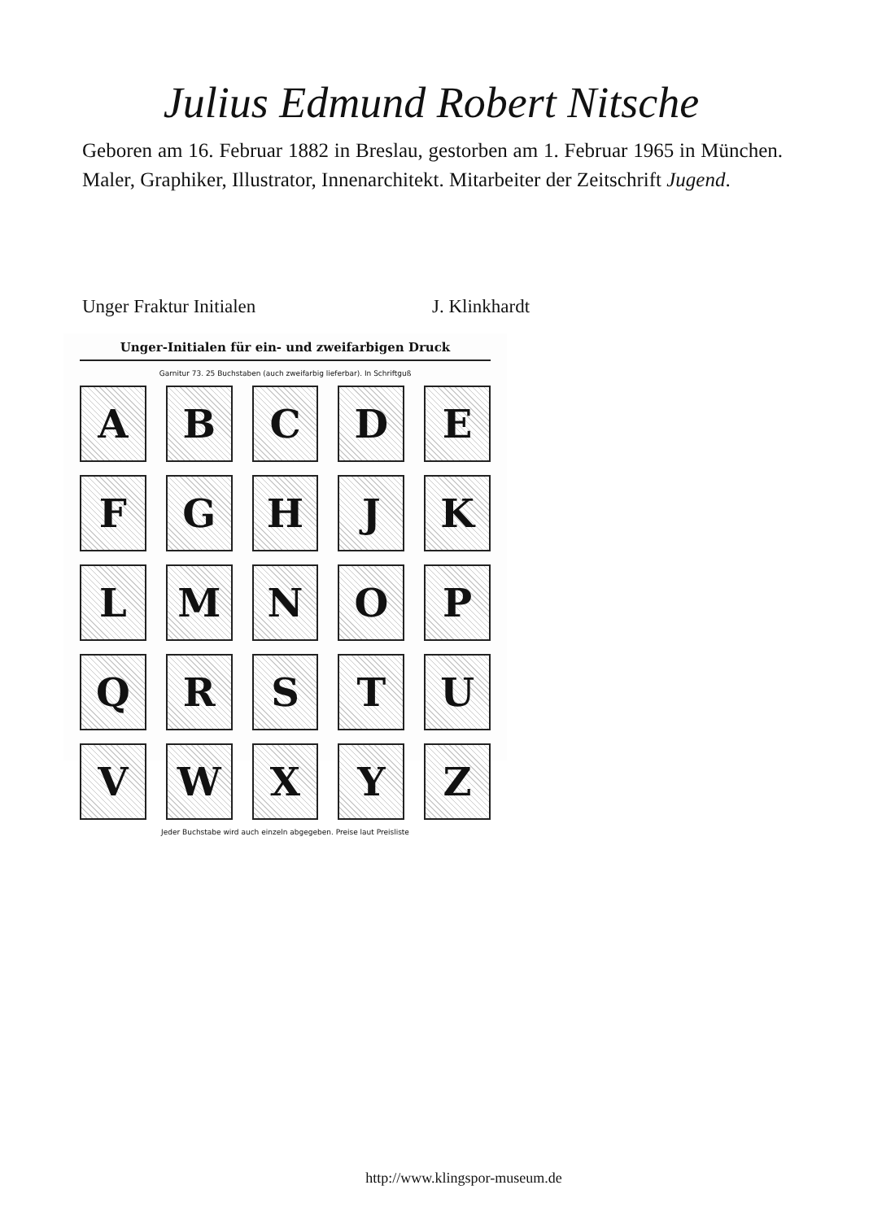Julius Edmund Robert Nitsche
Geboren am 16. Februar 1882 in Breslau, gestorben am 1. Februar 1965 in München. Maler, Graphiker, Illustrator, Innenarchitekt. Mitarbeiter der Zeitschrift Jugend.
Unger Fraktur Initialen J. Klinkhardt
Unger-Initialen für ein- und zweifarbigen Druck
Garnitur 73. 25 Buchstaben (auch zweifarbig lieferbar). In Schriftguß
A
B
C
D
E
F
G
H
J
K
L
M
N
O
P
Q
R
S
T
U
V
W
X
Y
Z
Jeder Buchstabe wird auch einzeln abgegeben. Preise laut Preisliste
http://www.klingspor-museum.de